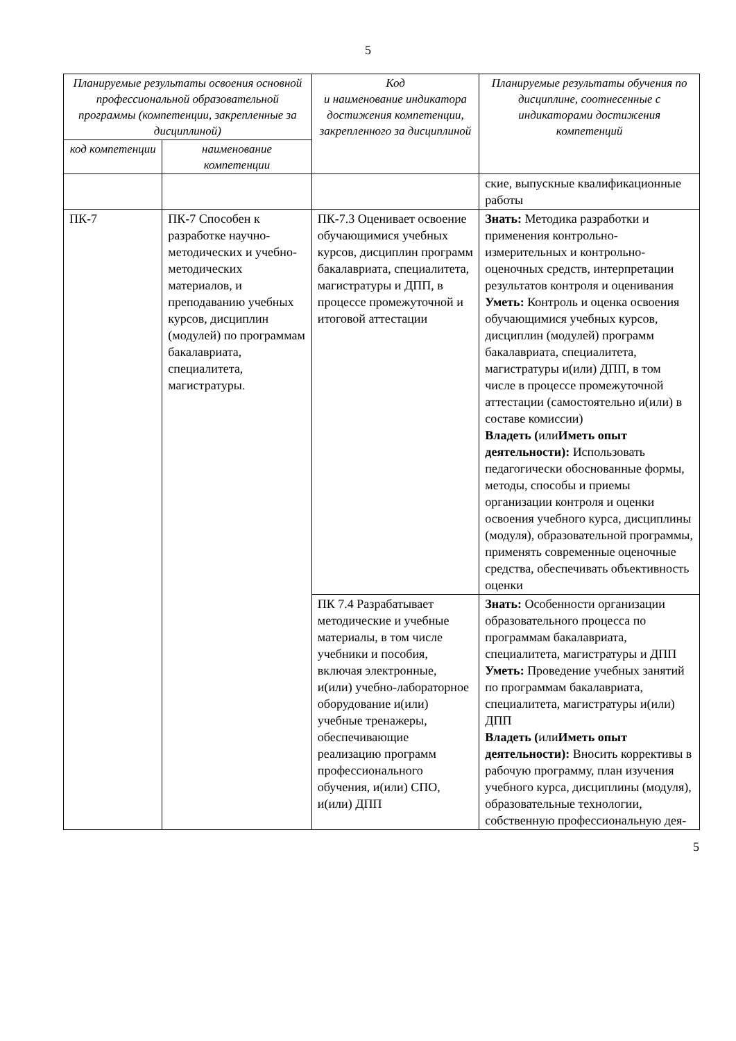5
| Планируемые результаты освоения основной профессиональной образовательной программы (компетенции, закрепленные за дисциплиной) | | Код и наименование индикатора достижения компетенции, закрепленного за дисциплиной | Планируемые результаты обучения по дисциплине, соотнесенные с индикаторами достижения компетенций |
| --- | --- | --- | --- |
| код компетенции | наименование компетенции | | |
| | | | ские, выпускные квалификационные работы |
| ПК-7 | ПК-7 Способен к разработке научно-методических и учебно-методических материалов, и преподаванию учебных курсов, дисциплин (модулей) по программам бакалавриата, специалитета, магистратуры. | ПК-7.3 Оценивает освоение обучающимися учебных курсов, дисциплин программ бакалавриата, специалитета, магистратуры и ДПП, в процессе промежуточной и итоговой аттестации | Знать: Методика разработки и применения контрольно-измерительных и контрольно-оценочных средств, интерпретации результатов контроля и оценивания Уметь: Контроль и оценка освоения обучающимися учебных курсов, дисциплин (модулей) программ бакалавриата, специалитета, магистратуры и(или) ДПП, в том числе в процессе промежуточной аттестации (самостоятельно и(или) в составе комиссии) Владеть ( или Иметь опыт деятельности): Использовать педагогически обоснованные формы, методы, способы и приемы организации контроля и оценки освоения учебного курса, дисциплины (модуля), образовательной программы, применять современные оценочные средства, обеспечивать объективность оценки |
| | | ПК 7.4 Разрабатывает методические и учебные материалы, в том числе учебники и пособия, включая электронные, и(или) учебно-лабораторное оборудование и(или) учебные тренажеры, обеспечивающие реализацию программ профессионального обучения, и(или) СПО, и(или) ДПП | Знать: Особенности организации образовательного процесса по программам бакалавриата, специалитета, магистратуры и ДПП Уметь: Проведение учебных занятий по программам бакалавриата, специалитета, магистратуры и(или) ДПП Владеть ( или Иметь опыт деятельности): Вносить коррективы в рабочую программу, план изучения учебного курса, дисциплины (модуля), образовательные технологии, собственную профессиональную дея- |
5